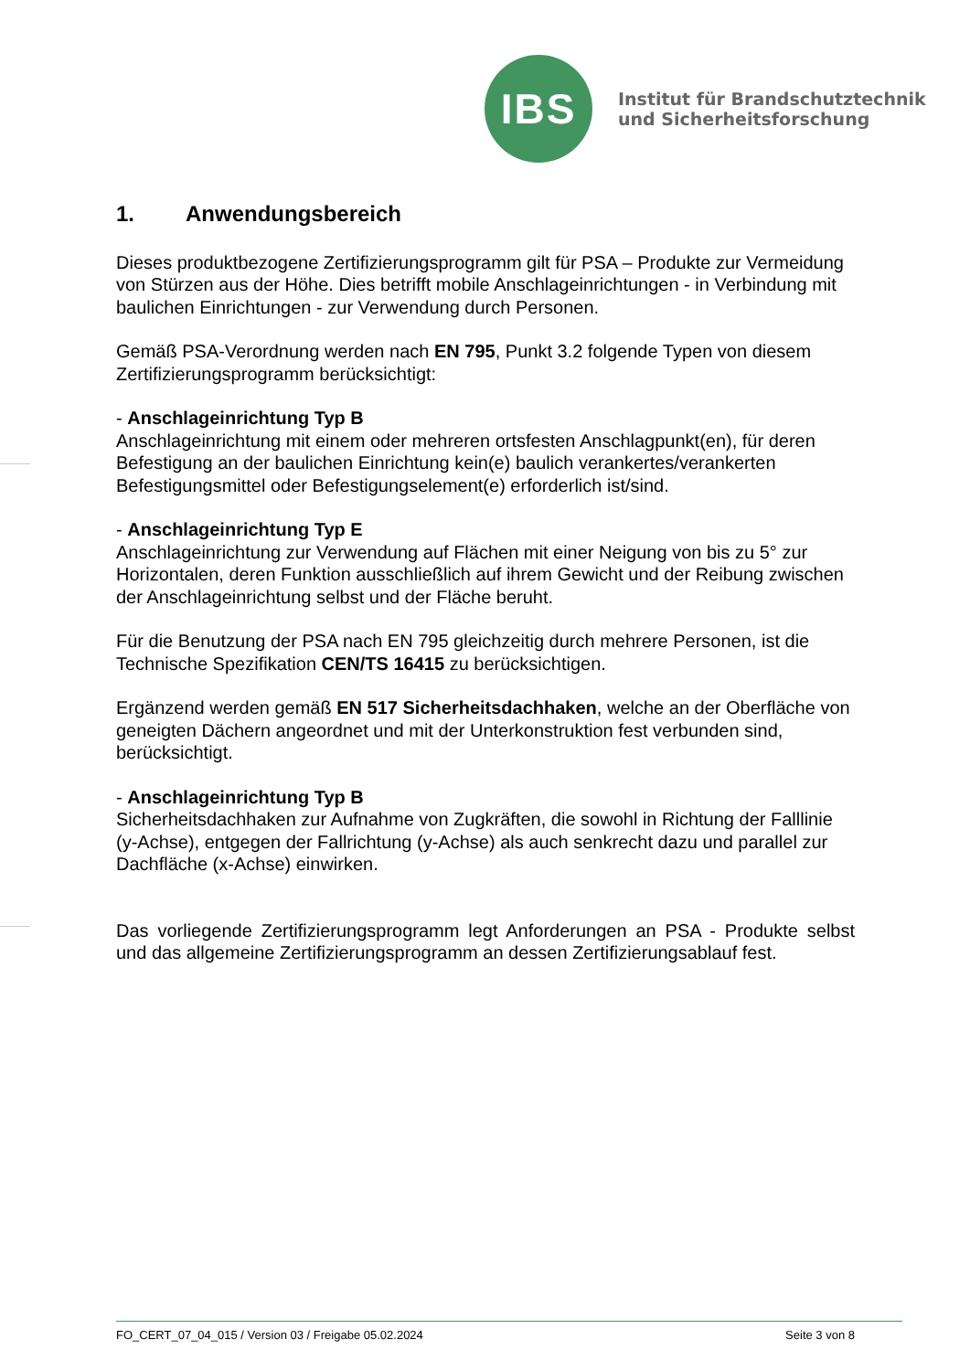IBS
Institut für Brandschutztechnik
und Sicherheitsforschung
1. Anwendungsbereich
Dieses produktbezogene Zertifizierungsprogramm gilt für PSA – Produkte zur Vermeidung von Stürzen aus der Höhe. Dies betrifft mobile Anschlageinrichtungen - in Verbindung mit baulichen Einrichtungen - zur Verwendung durch Personen.
Gemäß PSA-Verordnung werden nach EN 795, Punkt 3.2 folgende Typen von diesem Zertifizierungsprogramm berücksichtigt:
- Anschlageinrichtung Typ B
Anschlageinrichtung mit einem oder mehreren ortsfesten Anschlagpunkt(en), für deren Befestigung an der baulichen Einrichtung kein(e) baulich verankertes/verankerten Befestigungsmittel oder Befestigungselement(e) erforderlich ist/sind.
- Anschlageinrichtung Typ E
Anschlageinrichtung zur Verwendung auf Flächen mit einer Neigung von bis zu 5° zur Horizontalen, deren Funktion ausschließlich auf ihrem Gewicht und der Reibung zwischen der Anschlageinrichtung selbst und der Fläche beruht.
Für die Benutzung der PSA nach EN 795 gleichzeitig durch mehrere Personen, ist die Technische Spezifikation CEN/TS 16415 zu berücksichtigen.
Ergänzend werden gemäß EN 517 Sicherheitsdachhaken, welche an der Oberfläche von geneigten Dächern angeordnet und mit der Unterkonstruktion fest verbunden sind, berücksichtigt.
- Anschlageinrichtung Typ B
Sicherheitsdachhaken zur Aufnahme von Zugkräften, die sowohl in Richtung der Falllinie (y-Achse), entgegen der Fallrichtung (y-Achse) als auch senkrecht dazu und parallel zur Dachfläche (x-Achse) einwirken.
Das vorliegende Zertifizierungsprogramm legt Anforderungen an PSA - Produkte selbst und das allgemeine Zertifizierungsprogramm an dessen Zertifizierungsablauf fest.
FO_CERT_07_04_015 / Version 03 / Freigabe 05.02.2024 Seite 3 von 8